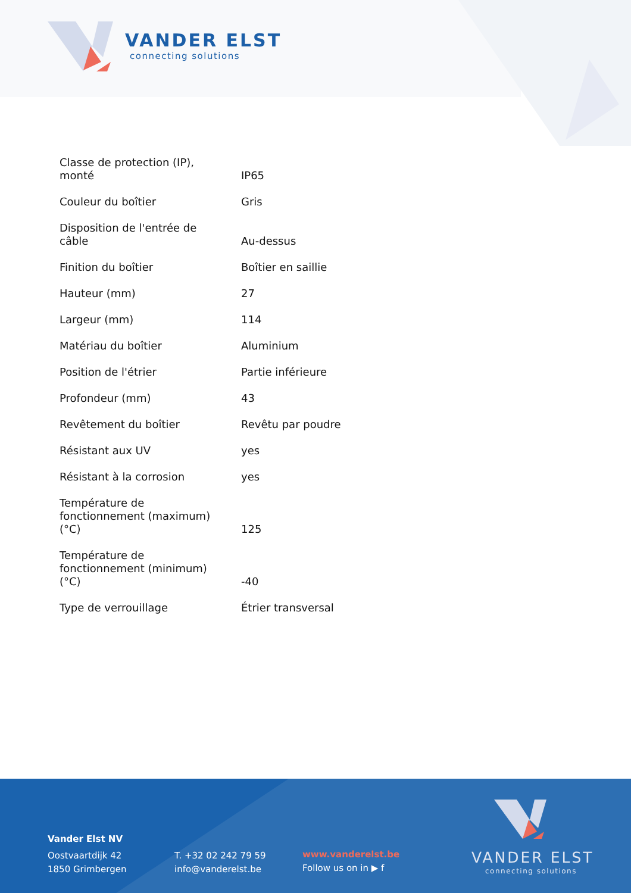VANDER ELST
connecting solutions
| Classe de protection (IP), monté | IP65 |
| Couleur du boîtier | Gris |
| Disposition de l'entrée de câble | Au-dessus |
| Finition du boîtier | Boîtier en saillie |
| Hauteur (mm) | 27 |
| Largeur (mm) | 114 |
| Matériau du boîtier | Aluminium |
| Position de l'étrier | Partie inférieure |
| Profondeur (mm) | 43 |
| Revêtement du boîtier | Revêtu par poudre |
| Résistant aux UV | yes |
| Résistant à la corrosion | yes |
| Température de fonctionnement (maximum) (°C) | 125 |
| Température de fonctionnement (minimum) (°C) | -40 |
| Type de verrouillage | Étrier transversal |
Vander Elst NV
Oostvaartdijk 42
1850 Grimbergen
T. +32 02 242 79 59
info@vanderelst.be
www.vanderelst.be
Follow us on in ▶ f
VANDER ELST
connecting solutions